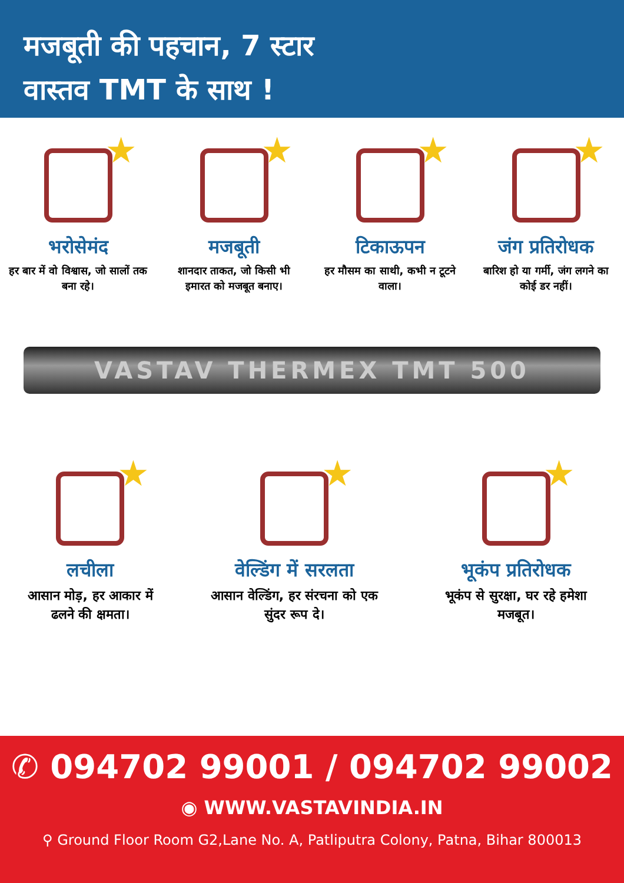मजबूती की पहचान, 7 स्टार
वास्तव TMT के साथ !
★
भरोसेमंद
हर बार में वो विश्वास, जो सालों तक बना रहे।
★
मजबूती
शानदार ताकत, जो किसी भी इमारत को मजबूत बनाए।
★
टिकाऊपन
हर मौसम का साथी, कभी न टूटने वाला।
★
जंग प्रतिरोधक
बारिश हो या गर्मी, जंग लगने का कोई डर नहीं।
VASTAV THERMEX TMT 500
★
लचीला
आसान मोड़, हर आकार में ढलने की क्षमता।
★
वेल्डिंग में सरलता
आसान वेल्डिंग, हर संरचना को एक सुंदर रूप दे।
★
भूकंप प्रतिरोधक
भूकंप से सुरक्षा, घर रहे हमेशा मजबूत।
✆ 094702 99001 / 094702 99002
◉ WWW.VASTAVINDIA.IN
⚲ Ground Floor Room G2,Lane No. A, Patliputra Colony, Patna, Bihar 800013